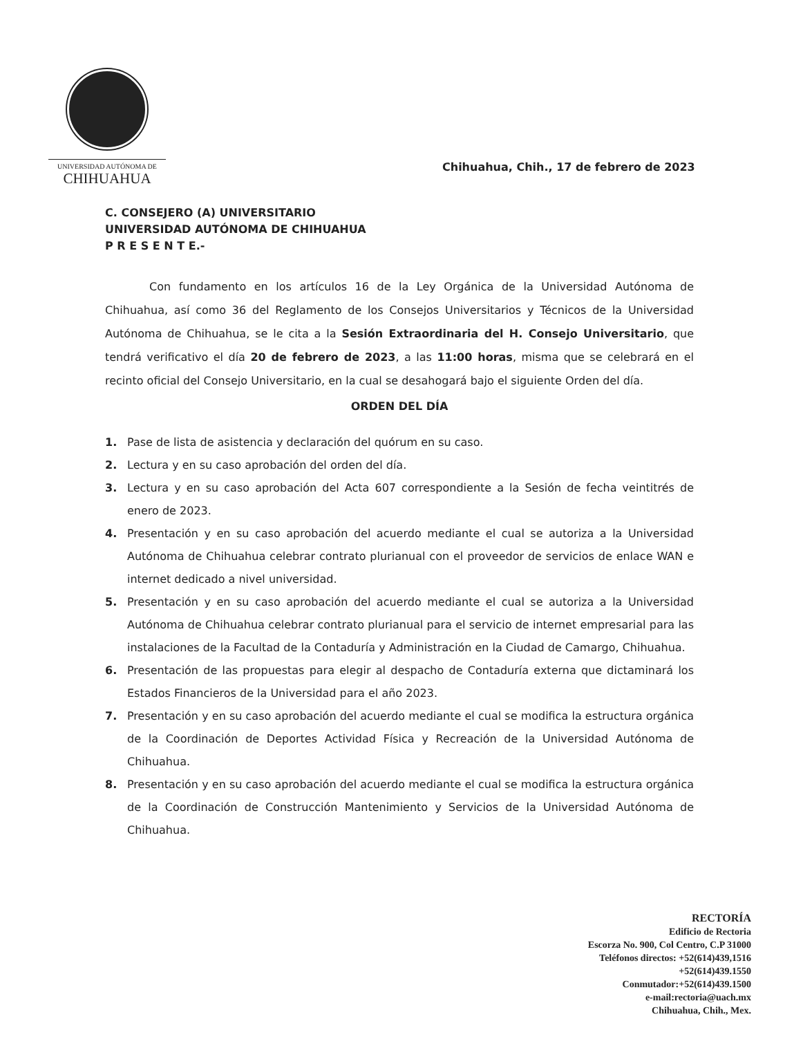UNIVERSIDAD AUTÓNOMA DE
CHIHUAHUA
Chihuahua, Chih., 17 de febrero de 2023
C. CONSEJERO (A) UNIVERSITARIO
UNIVERSIDAD AUTÓNOMA DE CHIHUAHUA
P R E S E N T E.-
Con fundamento en los artículos 16 de la Ley Orgánica de la Universidad Autónoma de Chihuahua, así como 36 del Reglamento de los Consejos Universitarios y Técnicos de la Universidad Autónoma de Chihuahua, se le cita a la Sesión Extraordinaria del H. Consejo Universitario, que tendrá verificativo el día 20 de febrero de 2023, a las 11:00 horas, misma que se celebrará en el recinto oficial del Consejo Universitario, en la cual se desahogará bajo el siguiente Orden del día.
ORDEN DEL DÍA
1. Pase de lista de asistencia y declaración del quórum en su caso.
2. Lectura y en su caso aprobación del orden del día.
3. Lectura y en su caso aprobación del Acta 607 correspondiente a la Sesión de fecha veintitrés de enero de 2023.
4. Presentación y en su caso aprobación del acuerdo mediante el cual se autoriza a la Universidad Autónoma de Chihuahua celebrar contrato plurianual con el proveedor de servicios de enlace WAN e internet dedicado a nivel universidad.
5. Presentación y en su caso aprobación del acuerdo mediante el cual se autoriza a la Universidad Autónoma de Chihuahua celebrar contrato plurianual para el servicio de internet empresarial para las instalaciones de la Facultad de la Contaduría y Administración en la Ciudad de Camargo, Chihuahua.
6. Presentación de las propuestas para elegir al despacho de Contaduría externa que dictaminará los Estados Financieros de la Universidad para el año 2023.
7. Presentación y en su caso aprobación del acuerdo mediante el cual se modifica la estructura orgánica de la Coordinación de Deportes Actividad Física y Recreación de la Universidad Autónoma de Chihuahua.
8. Presentación y en su caso aprobación del acuerdo mediante el cual se modifica la estructura orgánica de la Coordinación de Construcción Mantenimiento y Servicios de la Universidad Autónoma de Chihuahua.
RECTORÍA
Edificio de Rectoria
Escorza No. 900, Col Centro, C.P 31000
Teléfonos directos: +52(614)439,1516
+52(614)439.1550
Conmutador:+52(614)439.1500
e-mail:rectoria@uach.mx
Chihuahua, Chih., Mex.